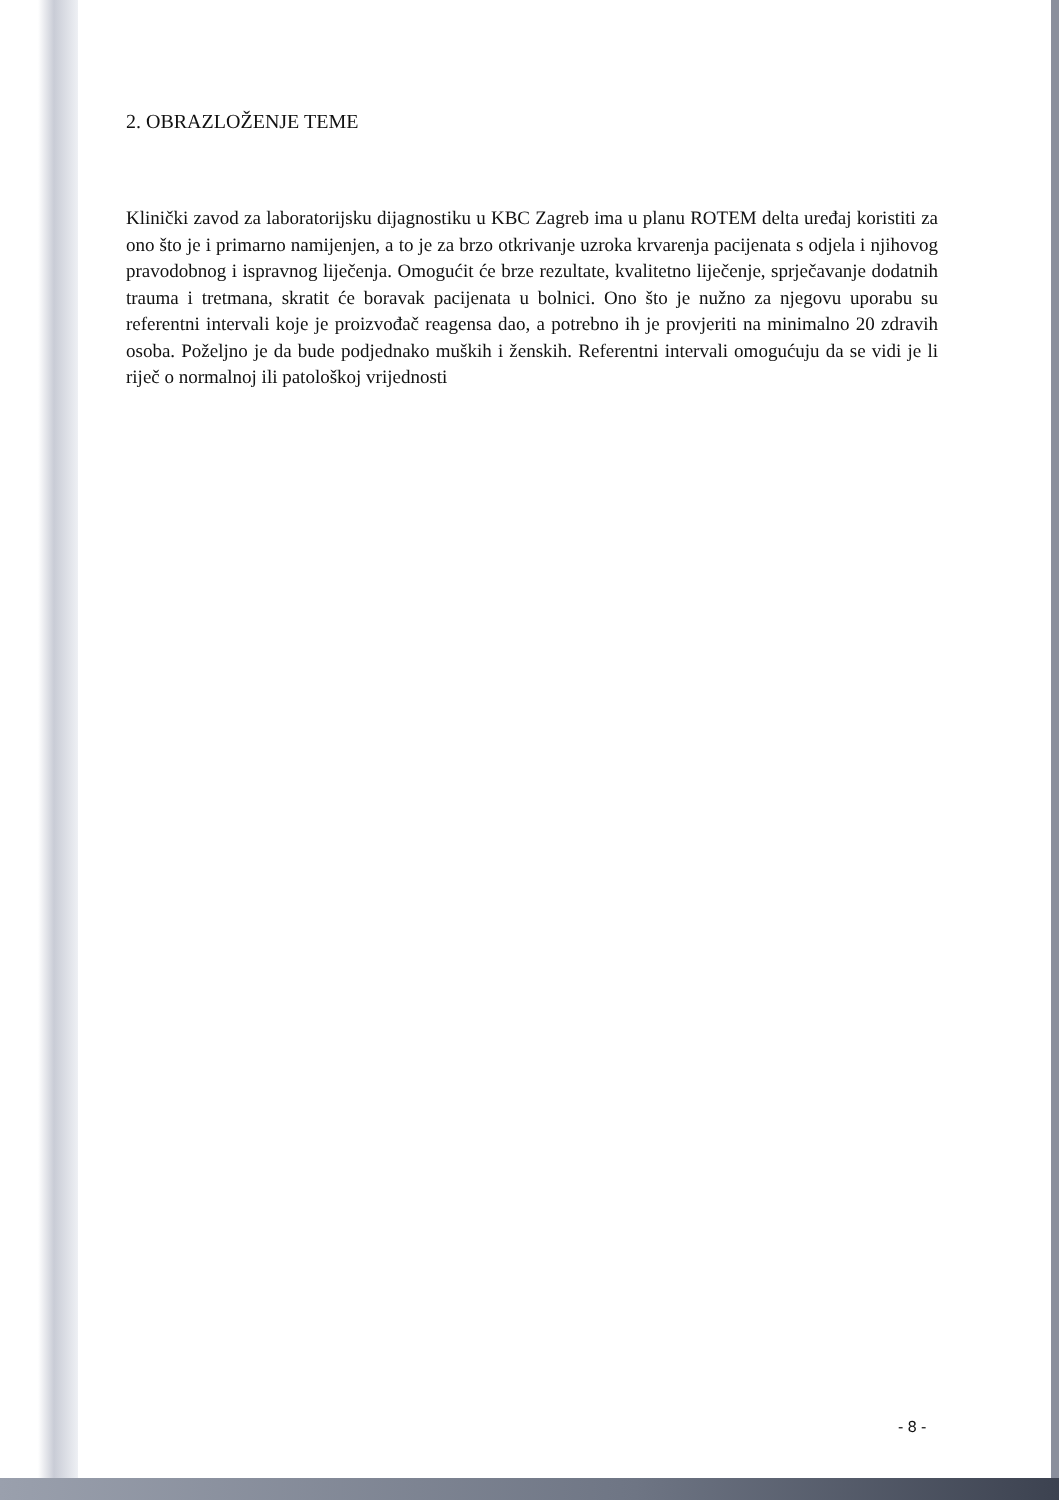2. OBRAZLOŽENJE TEME
Klinički zavod za laboratorijsku dijagnostiku u KBC Zagreb ima u planu ROTEM delta uređaj koristiti za ono što je i primarno namijenjen, a to je za brzo otkrivanje uzroka krvarenja pacijenata s odjela i njihovog pravodobnog i ispravnog liječenja. Omogućit će brze rezultate, kvalitetno liječenje, sprječavanje dodatnih trauma i tretmana, skratit će boravak pacijenata u bolnici. Ono što je nužno za njegovu uporabu su referentni intervali koje je proizvođač reagensa dao, a potrebno ih je provjeriti na minimalno 20 zdravih osoba. Poželjno je da bude podjednako muških i ženskih. Referentni intervali omogućuju da se vidi je li riječ o normalnoj ili patološkoj vrijednosti
- 8 -